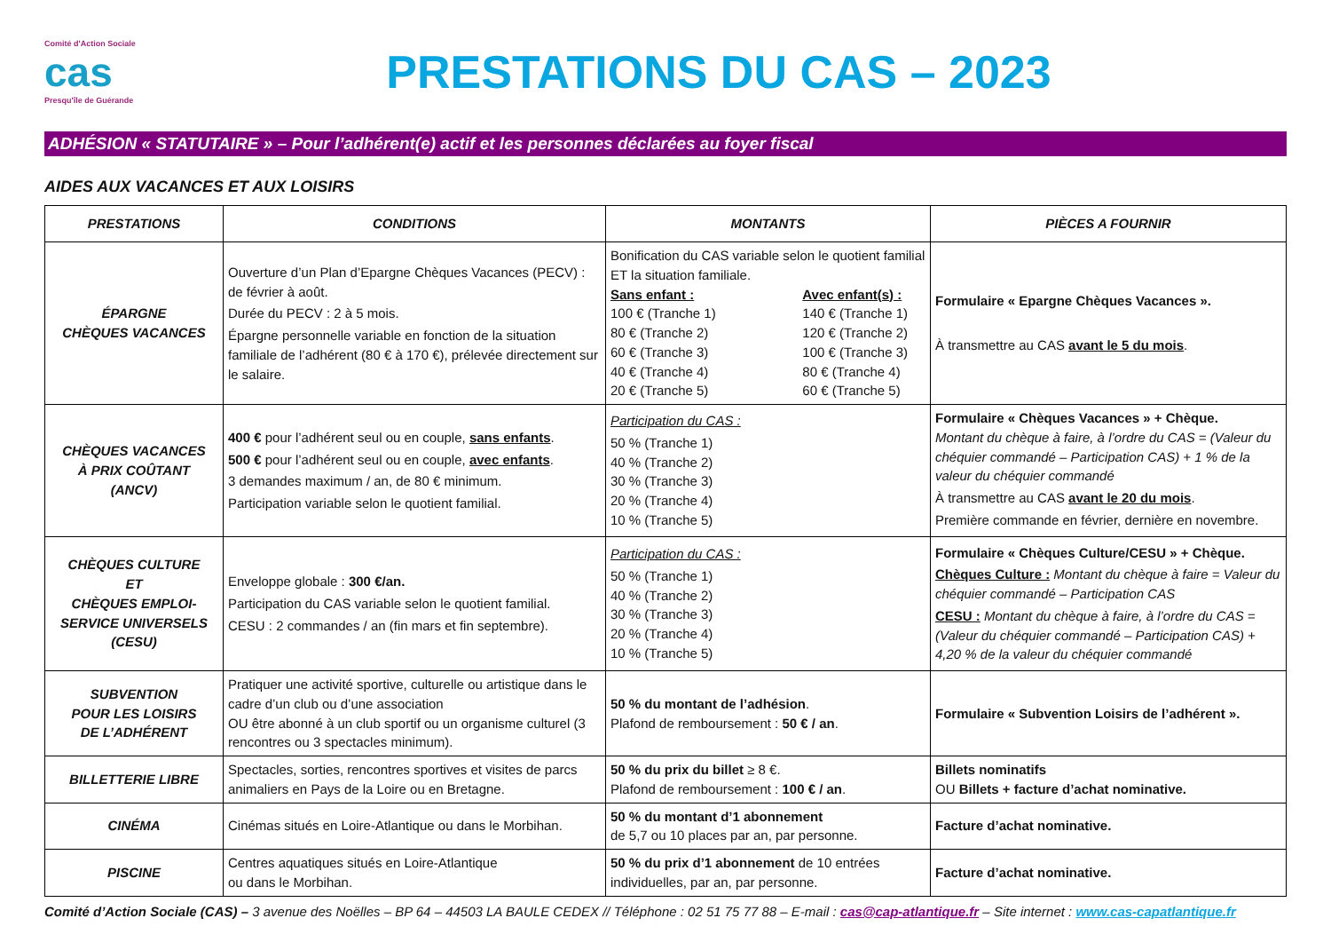Comité d'Action Sociale
cas
Presqu'île de Guérande
PRESTATIONS DU CAS – 2023
ADHÉSION « STATUTAIRE » – Pour l’adhérent(e) actif et les personnes déclarées au foyer fiscal
AIDES AUX VACANCES ET AUX LOISIRS
| PRESTATIONS | CONDITIONS | MONTANTS | PIÈCES A FOURNIR |
| --- | --- | --- | --- |
| ÉPARGNE CHÈQUES VACANCES | Ouverture d’un Plan d’Epargne Chèques Vacances (PECV) : de février à août. Durée du PECV : 2 à 5 mois. Épargne personnelle variable en fonction de la situation familiale de l’adhérent (80 € à 170 €), prélevée directement sur le salaire. | Bonification du CAS variable selon le quotient familial ET la situation familiale. Sans enfant : 100 € (Tranche 1) 80 € (Tranche 2) 60 € (Tranche 3) 40 € (Tranche 4) 20 € (Tranche 5) Avec enfant(s) : 140 € (Tranche 1) 120 € (Tranche 2) 100 € (Tranche 3) 80 € (Tranche 4) 60 € (Tranche 5) | Formulaire « Epargne Chèques Vacances ». À transmettre au CAS avant le 5 du mois . |
| CHÈQUES VACANCES À PRIX COÛTANT (ANCV) | 400 € pour l’adhérent seul ou en couple, sans enfants . 500 € pour l’adhérent seul ou en couple, avec enfants . 3 demandes maximum / an, de 80 € minimum. Participation variable selon le quotient familial. | Participation du CAS : 50 % (Tranche 1) 40 % (Tranche 2) 30 % (Tranche 3) 20 % (Tranche 4) 10 % (Tranche 5) | Formulaire « Chèques Vacances » + Chèque. Montant du chèque à faire, à l’ordre du CAS = (Valeur du chéquier commandé – Participation CAS) + 1 % de la valeur du chéquier commandé À transmettre au CAS avant le 20 du mois . Première commande en février, dernière en novembre. |
| CHÈQUES CULTURE ET CHÈQUES EMPLOI-SERVICE UNIVERSELS (CESU) | Enveloppe globale : 300 €/an. Participation du CAS variable selon le quotient familial. CESU : 2 commandes / an (fin mars et fin septembre). | Participation du CAS : 50 % (Tranche 1) 40 % (Tranche 2) 30 % (Tranche 3) 20 % (Tranche 4) 10 % (Tranche 5) | Formulaire « Chèques Culture/CESU » + Chèque. Chèques Culture : Montant du chèque à faire = Valeur du chéquier commandé – Participation CAS CESU : Montant du chèque à faire, à l’ordre du CAS = (Valeur du chéquier commandé – Participation CAS) + 4,20 % de la valeur du chéquier commandé |
| SUBVENTION POUR LES LOISIRS DE L’ADHÉRENT | Pratiquer une activité sportive, culturelle ou artistique dans le cadre d’un club ou d’une association OU être abonné à un club sportif ou un organisme culturel (3 rencontres ou 3 spectacles minimum). | 50 % du montant de l’adhésion . Plafond de remboursement : 50 € / an . | Formulaire « Subvention Loisirs de l’adhérent ». |
| BILLETTERIE LIBRE | Spectacles, sorties, rencontres sportives et visites de parcs animaliers en Pays de la Loire ou en Bretagne. | 50 % du prix du billet ≥ 8 €. Plafond de remboursement : 100 € / an . | Billets nominatifs OU Billets + facture d’achat nominative. |
| CINÉMA | Cinémas situés en Loire-Atlantique ou dans le Morbihan. | 50 % du montant d’1 abonnement de 5,7 ou 10 places par an, par personne. | Facture d’achat nominative. |
| PISCINE | Centres aquatiques situés en Loire-Atlantique ou dans le Morbihan. | 50 % du prix d’1 abonnement de 10 entrées individuelles, par an, par personne. | Facture d’achat nominative. |
Comité d’Action Sociale (CAS) – 3 avenue des Noëlles – BP 64 – 44503 LA BAULE CEDEX // Téléphone : 02 51 75 77 88 – E-mail : cas@cap-atlantique.fr – Site internet : www.cas-capatlantique.fr